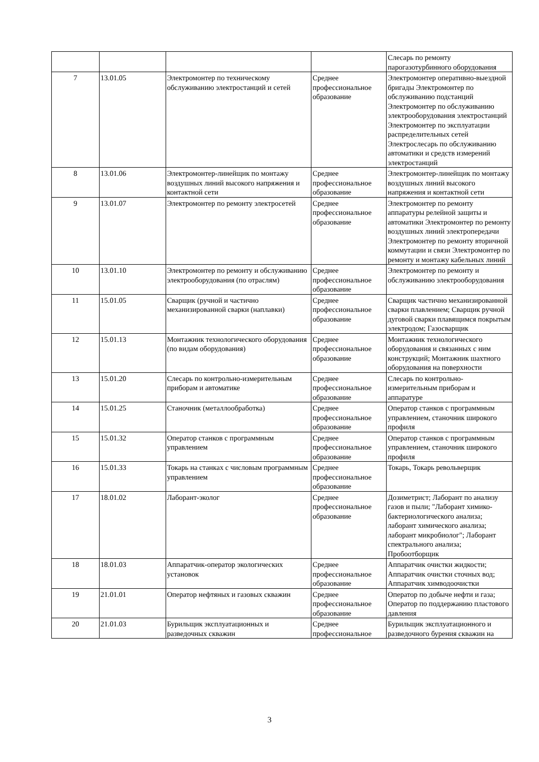| | | | | Слесарь по ремонту парогазотурбинного оборудования |
| 7 | 13.01.05 | Электромонтер по техническому обслуживанию электростанций и сетей | Среднее профессиональное образование | Электромонтер оперативно-выездной бригады Электромонтер по обслуживанию подстанций Электромонтер по обслуживанию электрооборудования электростанций Электромонтер по эксплуатации распределительных сетей Электрослесарь по обслуживанию автоматики и средств измерений электростанций |
| 8 | 13.01.06 | Электромонтер-линейщик по монтажу воздушных линий высокого напряжения и контактной сети | Среднее профессиональное образование | Электромонтер-линейщик по монтажу воздушных линий высокого напряжения и контактной сети |
| 9 | 13.01.07 | Электромонтер по ремонту электросетей | Среднее профессиональное образование | Электромонтер по ремонту аппаратуры релейной защиты и автоматики Электромонтер по ремонту воздушных линий электропередачи Электромонтер по ремонту вторичной коммутации и связи Электромонтер по ремонту и монтажу кабельных линий |
| 10 | 13.01.10 | Электромонтер по ремонту и обслуживанию электрооборудования (по отраслям) | Среднее профессиональное образование | Электромонтер по ремонту и обслуживанию электрооборудования |
| 11 | 15.01.05 | Сварщик (ручной и частично механизированной сварки (наплавки) | Среднее профессиональное образование | Сварщик частично механизированной сварки плавлением; Сварщик ручной дуговой сварки плавящимся покрытым электродом; Газосварщик |
| 12 | 15.01.13 | Монтажник технологического оборудования (по видам оборудования) | Среднее профессиональное образование | Монтажник технологического оборудования и связанных с ним конструкций; Монтажник шахтного оборудования на поверхности |
| 13 | 15.01.20 | Слесарь по контрольно-измерительным приборам и автоматике | Среднее профессиональное образование | Слесарь по контрольно-измерительным приборам и аппаратуре |
| 14 | 15.01.25 | Станочник (металлообработка) | Среднее профессиональное образование | Оператор станков с программным управлением, станочник широкого профиля |
| 15 | 15.01.32 | Оператор станков с программным управлением | Среднее профессиональное образование | Оператор станков с программным управлением, станочник широкого профиля |
| 16 | 15.01.33 | Токарь на станках с числовым программным управлением | Среднее профессиональное образование | Токарь, Токарь револьверщик |
| 17 | 18.01.02 | Лаборант-эколог | Среднее профессиональное образование | Дозиметрист; Лаборант по анализу газов и пыли; "Лаборант химико-бактериологического анализа; лаборант химического анализа; лаборант микробиолог"; Лаборант спектрального анализа; Пробоотборщик |
| 18 | 18.01.03 | Аппаратчик-оператор экологических установок | Среднее профессиональное образование | Аппаратчик очистки жидкости; Аппаратчик очистки сточных вод; Аппаратчик химводоочистки |
| 19 | 21.01.01 | Оператор нефтяных и газовых скважин | Среднее профессиональное образование | Оператор по добыче нефти и газа; Оператор по поддержанию пластового давления |
| 20 | 21.01.03 | Бурильщик эксплуатационных и разведочных скважин | Среднее профессиональное | Бурильщик эксплуатационного и разведочного бурения скважин на |
3